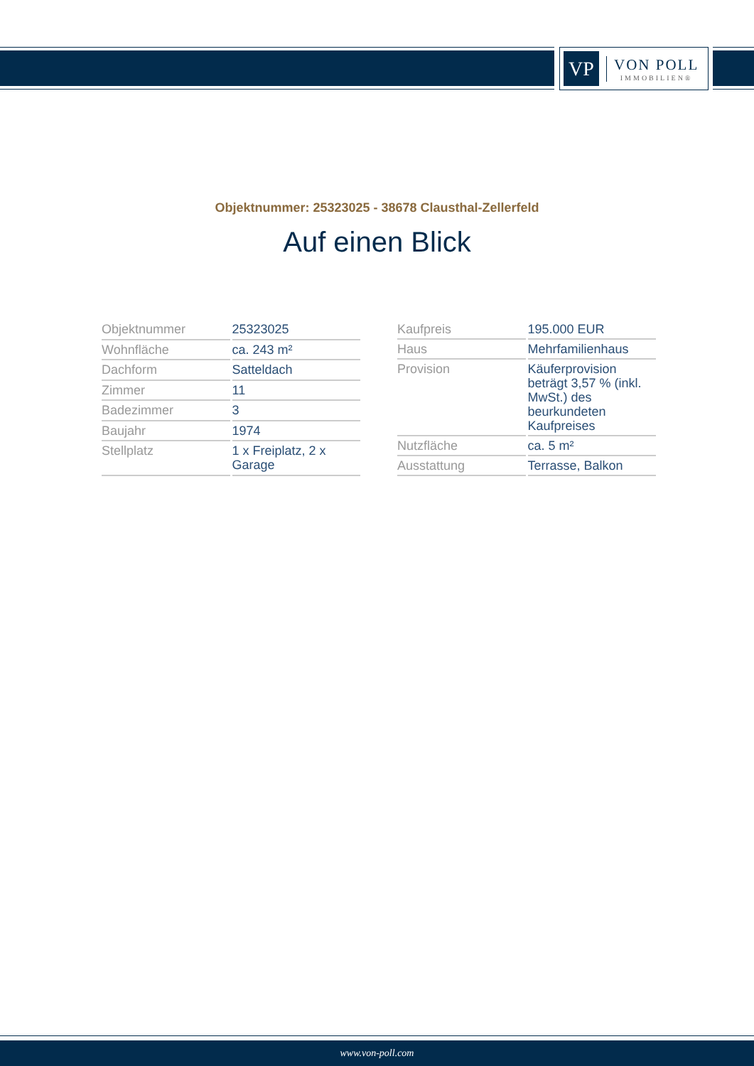VP
VON POLL
IMMOBILIEN®
Objektnummer: 25323025 - 38678 Clausthal-Zellerfeld
Auf einen Blick
| Objektnummer | 25323025 |
| Wohnfläche | ca. 243 m² |
| Dachform | Satteldach |
| Zimmer | 11 |
| Badezimmer | 3 |
| Baujahr | 1974 |
| Stellplatz | 1 x Freiplatz, 2 x Garage |
| Kaufpreis | 195.000 EUR |
| Haus | Mehrfamilienhaus |
| Provision | Käuferprovision beträgt 3,57 % (inkl. MwSt.) des beurkundeten Kaufpreises |
| Nutzfläche | ca. 5 m² |
| Ausstattung | Terrasse, Balkon |
www.von-poll.com